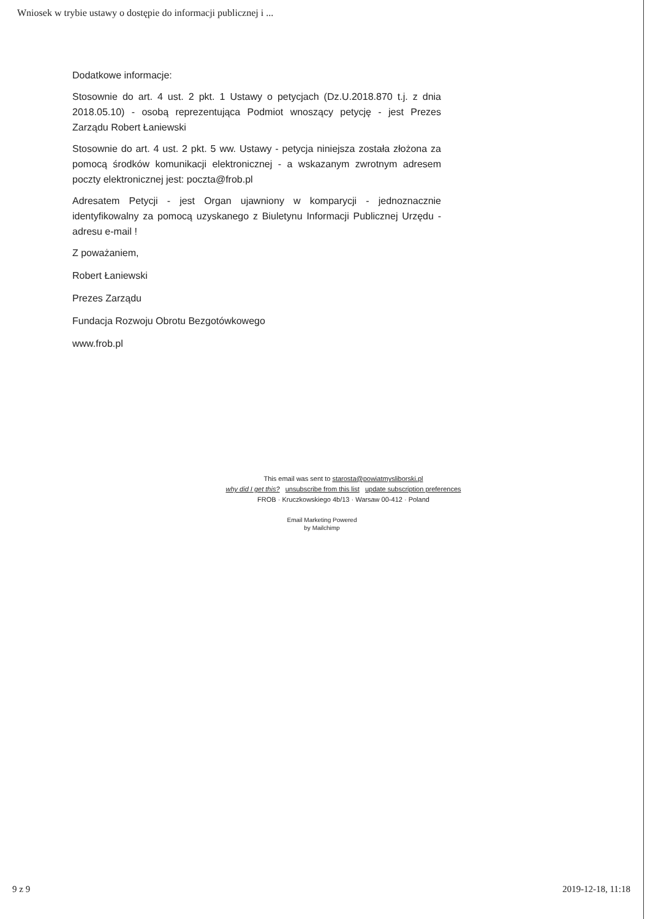Wniosek w trybie ustawy o dostępie do informacji publicznej i ...
Dodatkowe informacje:
Stosownie do art. 4 ust. 2 pkt. 1 Ustawy o petycjach (Dz.U.2018.870 t.j. z dnia 2018.05.10) - osobą reprezentująca Podmiot wnoszący petycję - jest Prezes Zarządu Robert Łaniewski
Stosownie do art. 4 ust. 2 pkt. 5 ww. Ustawy - petycja niniejsza została złożona za pomocą środków komunikacji elektronicznej - a wskazanym zwrotnym adresem poczty elektronicznej jest: poczta@frob.pl
Adresatem Petycji - jest Organ ujawniony w komparycji - jednoznacznie identyfikowalny za pomocą uzyskanego z Biuletynu Informacji Publicznej Urzędu - adresu e-mail !
Z poważaniem,
Robert Łaniewski
Prezes Zarządu
Fundacja Rozwoju Obrotu Bezgotówkowego
www.frob.pl
This email was sent to starosta@powiatmysliborski.pl
why did I get this? unsubscribe from this list update subscription preferences
FROB · Kruczkowskiego 4b/13 · Warsaw 00-412 · Poland
Email Marketing Powered
by Mailchimp
9 z 9 2019-12-18, 11:18